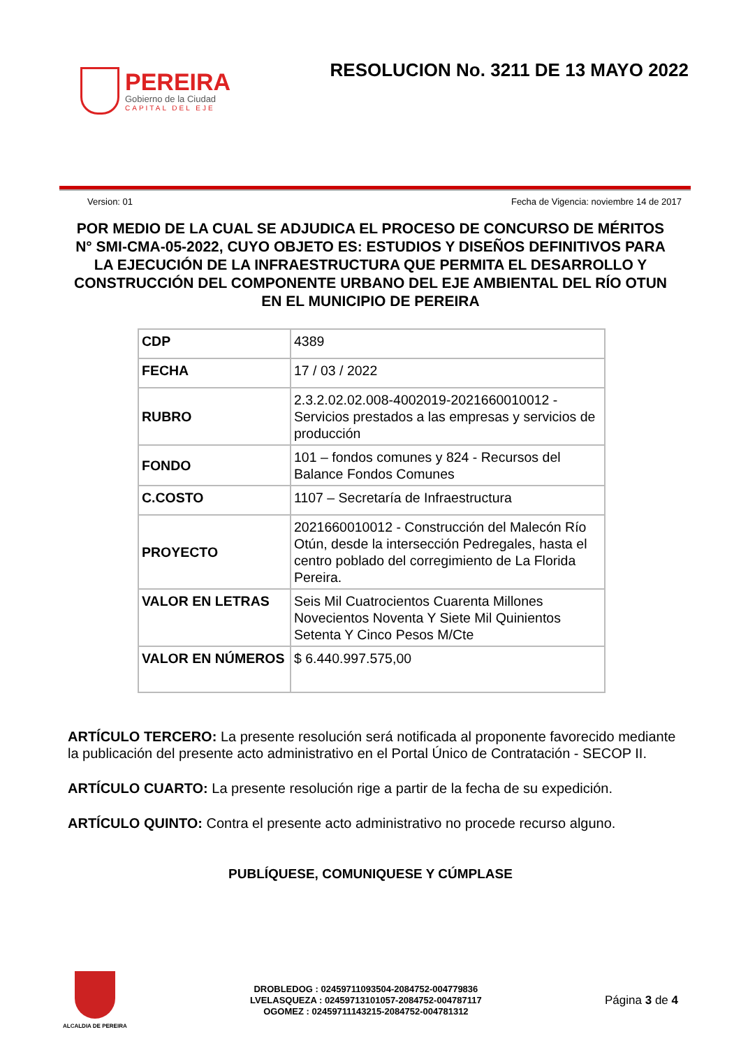PEREIRA
Gobierno de la Ciudad
CAPITAL DEL EJE
RESOLUCION No. 3211 DE 13 MAYO 2022
Version: 01 Fecha de Vigencia: noviembre 14 de 2017
POR MEDIO DE LA CUAL SE ADJUDICA EL PROCESO DE CONCURSO DE MÉRITOS N° SMI-CMA-05-2022, CUYO OBJETO ES: ESTUDIOS Y DISEÑOS DEFINITIVOS PARA LA EJECUCIÓN DE LA INFRAESTRUCTURA QUE PERMITA EL DESARROLLO Y CONSTRUCCIÓN DEL COMPONENTE URBANO DEL EJE AMBIENTAL DEL RÍO OTUN EN EL MUNICIPIO DE PEREIRA
| CDP | 4389 |
| FECHA | 17 / 03 / 2022 |
| RUBRO | 2.3.2.02.02.008-4002019-2021660010012 - Servicios prestados a las empresas y servicios de producción |
| FONDO | 101 – fondos comunes y 824 - Recursos del Balance Fondos Comunes |
| C.COSTO | 1107 – Secretaría de Infraestructura |
| PROYECTO | 2021660010012 - Construcción del Malecón Río Otún, desde la intersección Pedregales, hasta el centro poblado del corregimiento de La Florida Pereira. |
| VALOR EN LETRAS | Seis Mil Cuatrocientos Cuarenta Millones Novecientos Noventa Y Siete Mil Quinientos Setenta Y Cinco Pesos M/Cte |
| VALOR EN NÚMEROS | $ 6.440.997.575,00 |
ARTÍCULO TERCERO: La presente resolución será notificada al proponente favorecido mediante la publicación del presente acto administrativo en el Portal Único de Contratación - SECOP II.
ARTÍCULO CUARTO: La presente resolución rige a partir de la fecha de su expedición.
ARTÍCULO QUINTO: Contra el presente acto administrativo no procede recurso alguno.
PUBLÍQUESE, COMUNIQUESE Y CÚMPLASE
ALCALDIA DE PEREIRA
DROBLEDOG : 02459711093504-2084752-004779836
LVELASQUEZA : 02459713101057-2084752-004787117
OGOMEZ : 02459711143215-2084752-004781312
Página 3 de 4